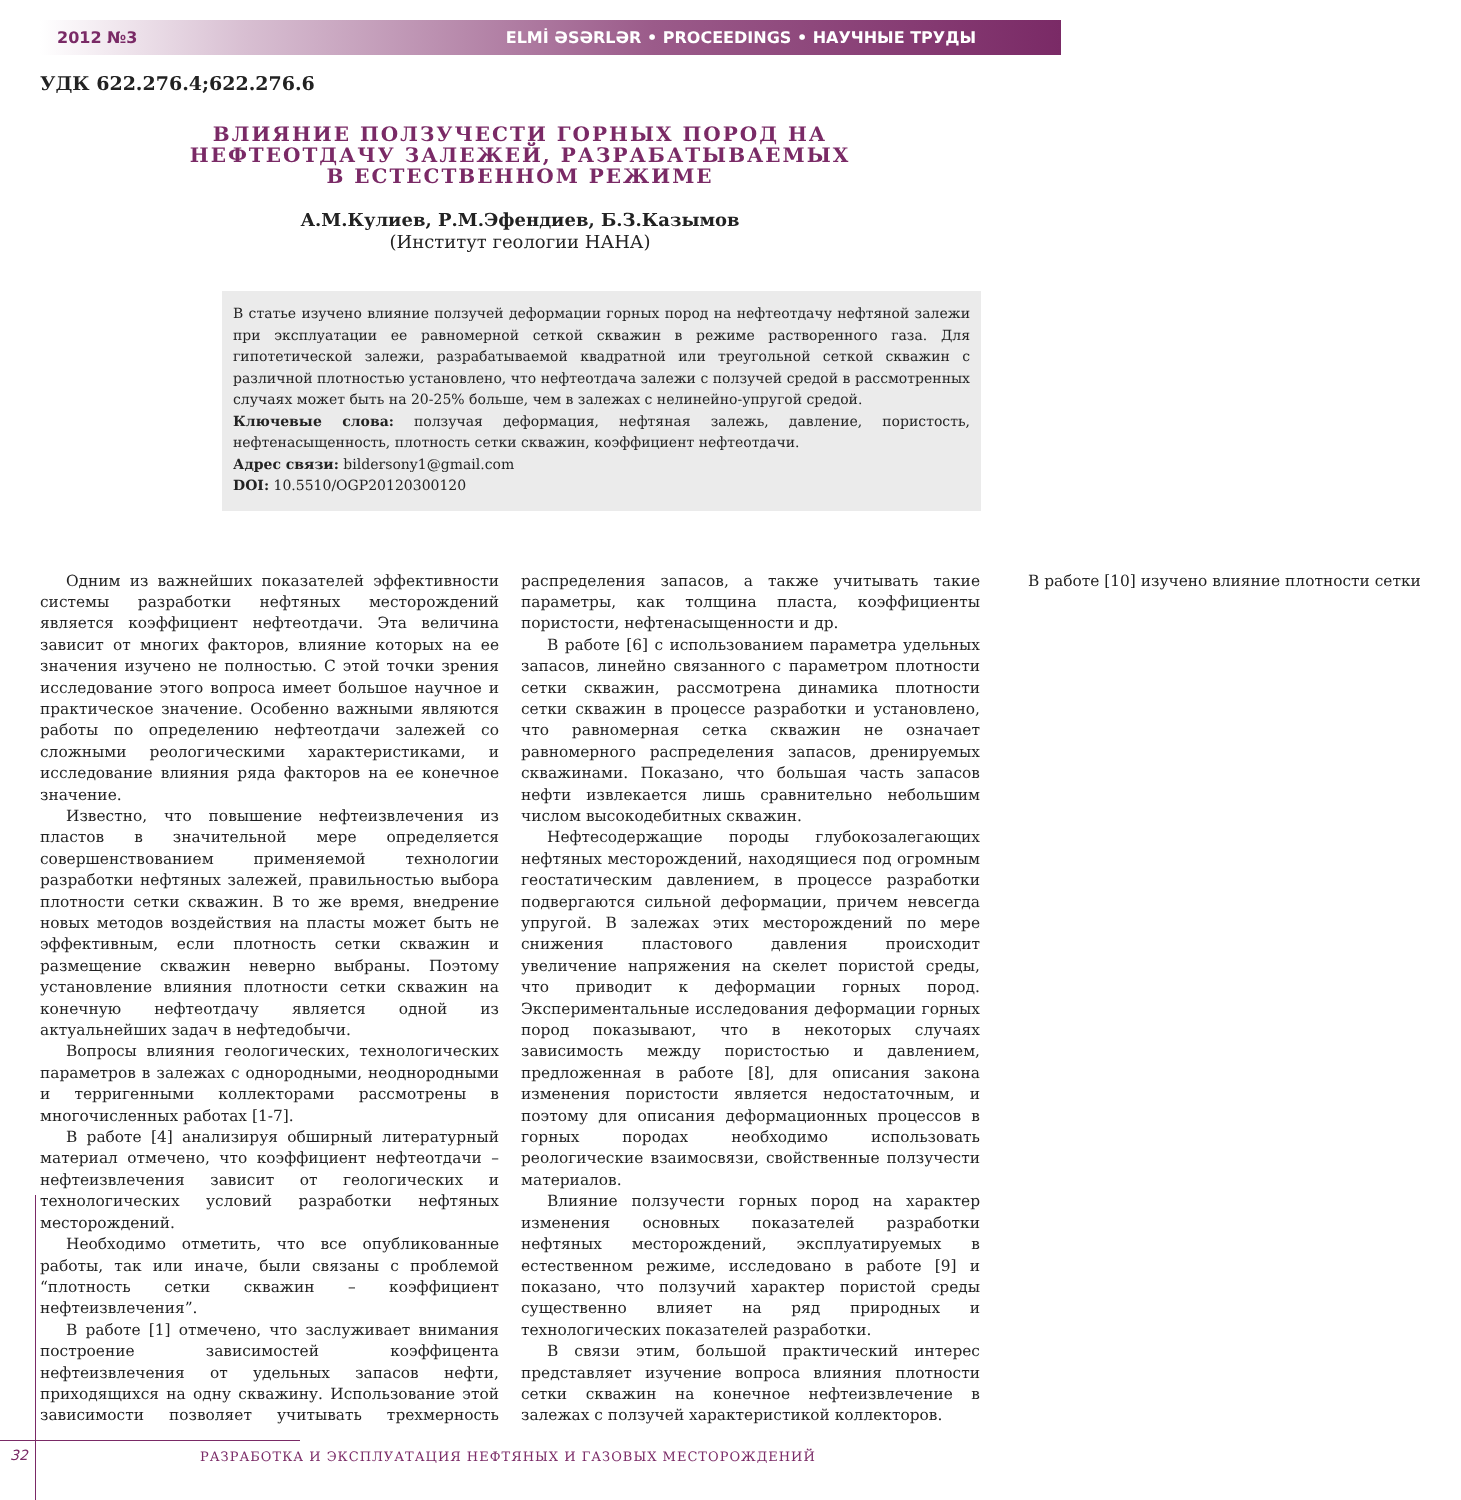2012 №3 ELMİ ƏSƏRLƏR • PROCEEDINGS • НАУЧНЫЕ ТРУДЫ
УДК 622.276.4;622.276.6
ВЛИЯНИЕ ПОЛЗУЧЕСТИ ГОРНЫХ ПОРОД НА НЕФТЕОТДАЧУ ЗАЛЕЖЕЙ, РАЗРАБАТЫВАЕМЫХ В ЕСТЕСТВЕННОМ РЕЖИМЕ
А.М.Кулиев, Р.М.Эфендиев, Б.З.Казымов
(Институт геологии НАНА)
В статье изучено влияние ползучей деформации горных пород на нефтеотдачу нефтяной залежи при эксплуатации ее равномерной сеткой скважин в режиме растворенного газа. Для гипотетической залежи, разрабатываемой квадратной или треугольной сеткой скважин с различной плотностью установлено, что нефтеотдача залежи с ползучей средой в рассмотренных случаях может быть на 20-25% больше, чем в залежах с нелинейно-упругой средой.
Ключевые слова: ползучая деформация, нефтяная залежь, давление, пористость, нефтенасыщенность, плотность сетки скважин, коэффициент нефтеотдачи.
Адрес связи: bildersony1@gmail.com
DOI: 10.5510/OGP20120300120
Одним из важнейших показателей эффективности системы разработки нефтяных месторождений является коэффициент нефтеотдачи. Эта величина зависит от многих факторов, влияние которых на ее значения изучено не полностью. С этой точки зрения исследование этого вопроса имеет большое научное и практическое значение. Особенно важными являются работы по определению нефтеотдачи залежей со сложными реологическими характеристиками, и исследование влияния ряда факторов на ее конечное значение.
Известно, что повышение нефтеизвлечения из пластов в значительной мере определяется совершенствованием применяемой технологии разработки нефтяных залежей, правильностью выбора плотности сетки скважин. В то же время, внедрение новых методов воздействия на пласты может быть не эффективным, если плотность сетки скважин и размещение скважин неверно выбраны. Поэтому установление влияния плотности сетки скважин на конечную нефтеотдачу является одной из актуальнейших задач в нефтедобычи.
Вопросы влияния геологических, технологических параметров в залежах с однородными, неоднородными и терригенными коллекторами рассмотрены в многочисленных работах [1-7].
В работе [4] анализируя обширный литературный материал отмечено, что коэффициент нефтеотдачи – нефтеизвлечения зависит от геологических и технологических условий разработки нефтяных месторождений.
Необходимо отметить, что все опубликованные работы, так или иначе, были связаны с проблемой “плотность сетки скважин – коэффициент нефтеизвлечения”.
В работе [1] отмечено, что заслуживает внимания построение зависимостей коэффицента нефтеизвлечения от удельных запасов нефти, приходящихся на одну скважину. Использование этой зависимости позволяет учитывать трехмерность распределения запасов, а также учитывать такие параметры, как толщина пласта, коэффициенты пористости, нефтенасыщенности и др.
В работе [6] с использованием параметра удельных запасов, линейно связанного с параметром плотности сетки скважин, рассмотрена динамика плотности сетки скважин в процессе разработки и установлено, что равномерная сетка скважин не означает равномерного распределения запасов, дренируемых скважинами. Показано, что большая часть запасов нефти извлекается лишь сравнительно небольшим числом высокодебитных скважин.
Нефтесодержащие породы глубокозалегающих нефтяных месторождений, находящиеся под огромным геостатическим давлением, в процессе разработки подвергаются сильной деформации, причем невсегда упругой. В залежах этих месторождений по мере снижения пластового давления происходит увеличение напряжения на скелет пористой среды, что приводит к деформации горных пород. Экспериментальные исследования деформации горных пород показывают, что в некоторых случаях зависимость между пористостью и давлением, предложенная в работе [8], для описания закона изменения пористости является недостаточным, и поэтому для описания деформационных процессов в горных породах необходимо использовать реологические взаимосвязи, свойственные ползучести материалов.
Влияние ползучести горных пород на характер изменения основных показателей разработки нефтяных месторождений, эксплуатируемых в естественном режиме, исследовано в работе [9] и показано, что ползучий характер пористой среды существенно влияет на ряд природных и технологических показателей разработки.
В связи этим, большой практический интерес представляет изучение вопроса влияния плотности сетки скважин на конечное нефтеизвлечение в залежах с ползучей характеристикой коллекторов.
В работе [10] изучено влияние плотности сетки
32 РАЗРАБОТКА И ЭКСПЛУАТАЦИЯ НЕФТЯНЫХ И ГАЗОВЫХ МЕСТОРОЖДЕНИЙ